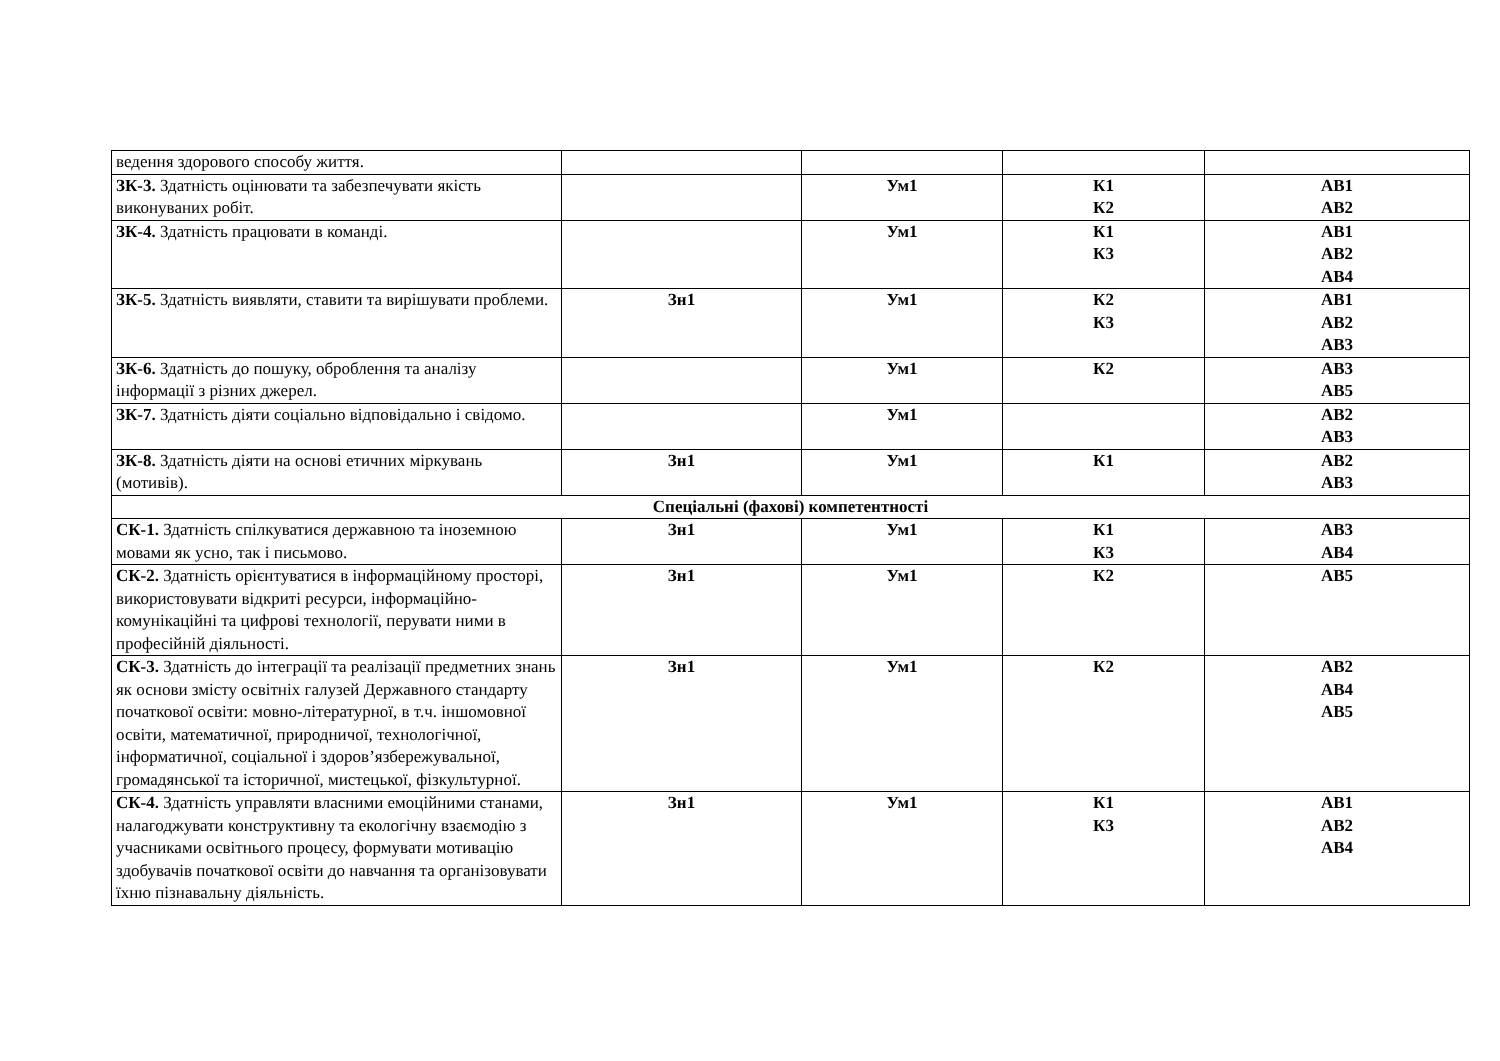| ведення здорового способу життя. | | | | |
| ЗК-3. Здатність оцінювати та забезпечувати якість виконуваних робіт. | | Ум1 | К1 К2 | АВ1 АВ2 |
| ЗК-4. Здатність працювати в команді. | | Ум1 | К1 К3 | АВ1 АВ2 АВ4 |
| ЗК-5. Здатність виявляти, ставити та вирішувати проблеми. | Зн1 | Ум1 | К2 К3 | АВ1 АВ2 АВ3 |
| ЗК-6. Здатність до пошуку, оброблення та аналізу інформації з різних джерел. | | Ум1 | К2 | АВ3 АВ5 |
| ЗК-7. Здатність діяти соціально відповідально і свідомо. | | Ум1 | | АВ2 АВ3 |
| ЗК-8. Здатність діяти на основі етичних міркувань (мотивів). | Зн1 | Ум1 | К1 | АВ2 АВ3 |
| Спеціальні (фахові) компетентності | | | | |
| СК-1. Здатність спілкуватися державною та іноземною мовами як усно, так і письмово. | Зн1 | Ум1 | К1 К3 | АВ3 АВ4 |
| СК-2. Здатність орієнтуватися в інформаційному просторі, використовувати відкриті ресурси, інформаційно-комунікаційні та цифрові технології, перувати ними в професійній діяльності. | Зн1 | Ум1 | К2 | АВ5 |
| СК-3. Здатність до інтеграції та реалізації предметних знань як основи змісту освітніх галузей Державного стандарту початкової освіти: мовно-літературної, в т.ч. іншомовної освіти, математичної, природничої, технологічної, інформатичної, соціальної і здоров’язбережувальної, громадянської та історичної, мистецької, фізкультурної. | Зн1 | Ум1 | К2 | АВ2 АВ4 АВ5 |
| СК-4. Здатність управляти власними емоційними станами, налагоджувати конструктивну та екологічну взаємодію з учасниками освітнього процесу, формувати мотивацію здобувачів початкової освіти до навчання та організовувати їхню пізнавальну діяльність. | Зн1 | Ум1 | К1 К3 | АВ1 АВ2 АВ4 |